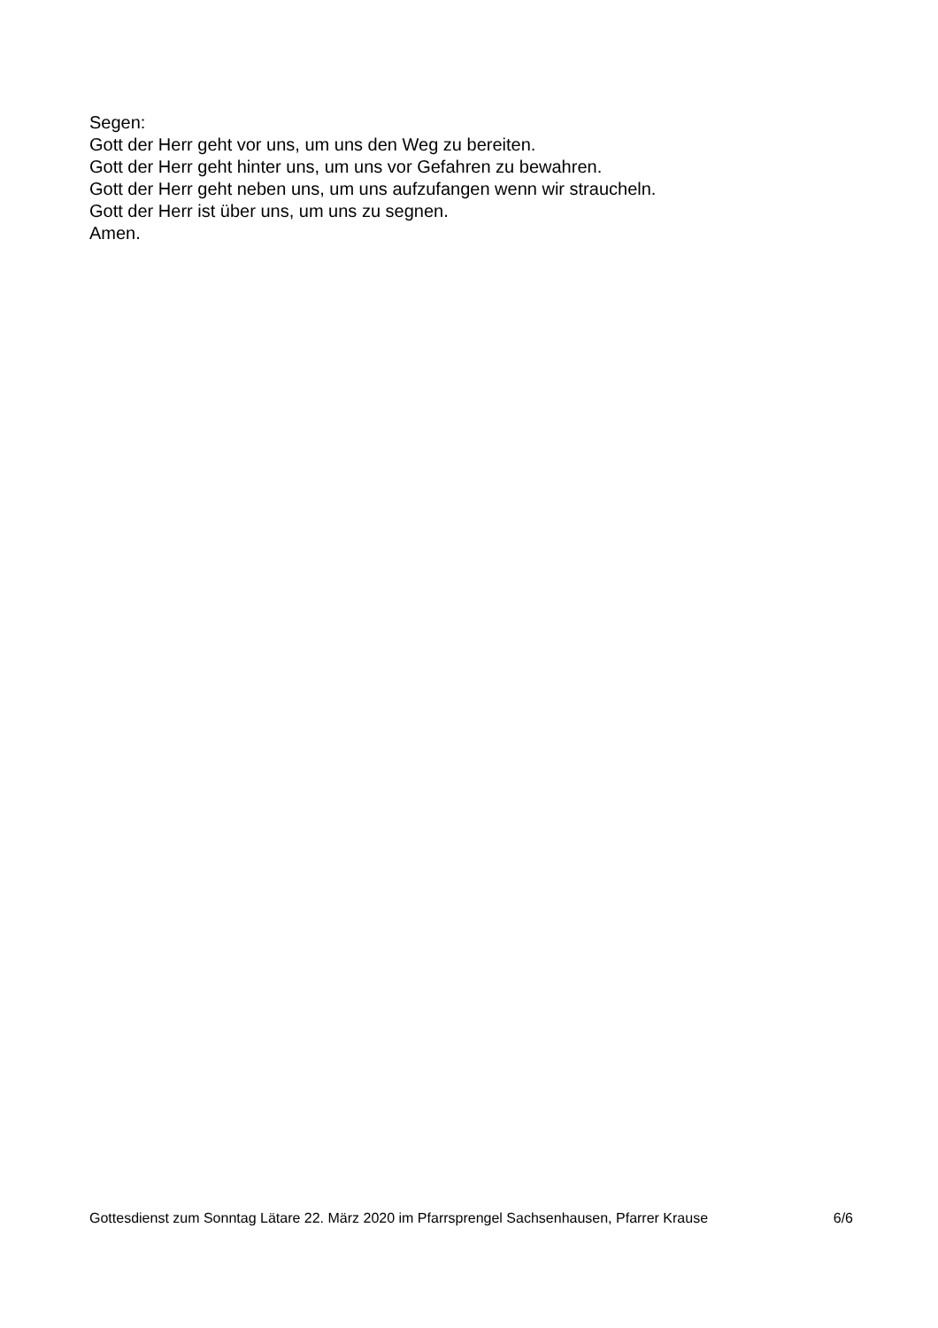Segen:
Gott der Herr geht vor uns, um uns den Weg zu bereiten.
Gott der Herr geht hinter uns, um uns vor Gefahren zu bewahren.
Gott der Herr geht neben uns, um uns aufzufangen wenn wir straucheln.
Gott der Herr ist über uns, um uns zu segnen.
Amen.
Gottesdienst zum Sonntag Lätare 22. März 2020 im Pfarrsprengel Sachsenhausen, Pfarrer Krause 6/6